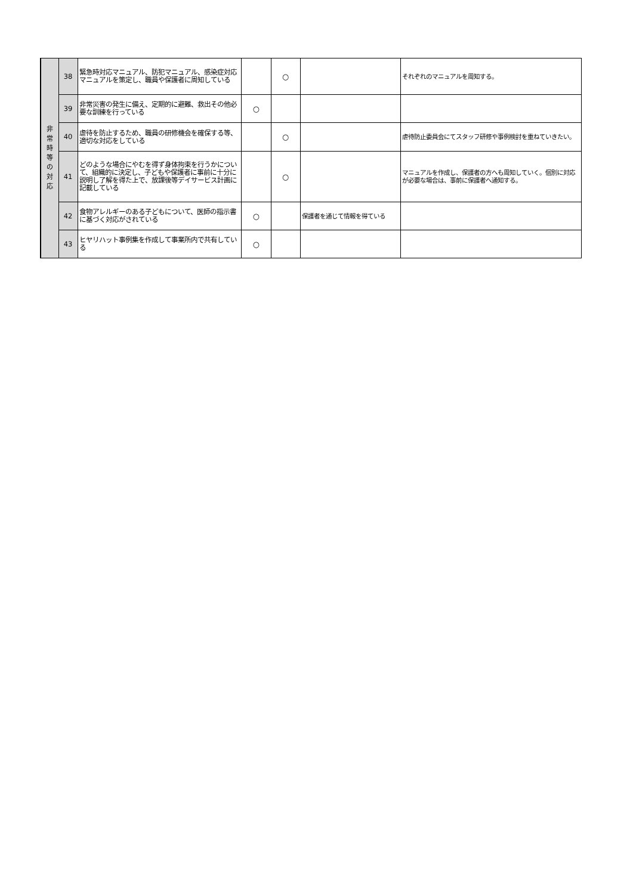| 非 常 時 等 の 対 応 | 38 | 緊急時対応マニュアル、防犯マニュアル、感染症対応マニュアルを策定し、職員や保護者に周知している | | ○ | | それぞれのマニュアルを周知する。 |
| | 39 | 非常災害の発生に備え、定期的に避難、救出その他必要な訓練を行っている | ○ | | | |
| | 40 | 虐待を防止するため、職員の研修機会を確保する等、適切な対応をしている | | ○ | | 虐待防止委員会にてスタッフ研修や事例検討を重ねていきたい。 |
| | 41 | どのような場合にやむを得ず身体拘束を行うかについて、組織的に決定し、子どもや保護者に事前に十分に説明し了解を得た上で、放課後等デイサービス計画に記載している | | ○ | | マニュアルを作成し、保護者の方へも周知していく。個別に対応が必要な場合は、事前に保護者へ通知する。 |
| | 42 | 食物アレルギーのある子どもについて、医師の指示書に基づく対応がされている | ○ | | 保護者を通じて情報を得ている | |
| | 43 | ヒヤリハット事例集を作成して事業所内で共有している | ○ | | | |